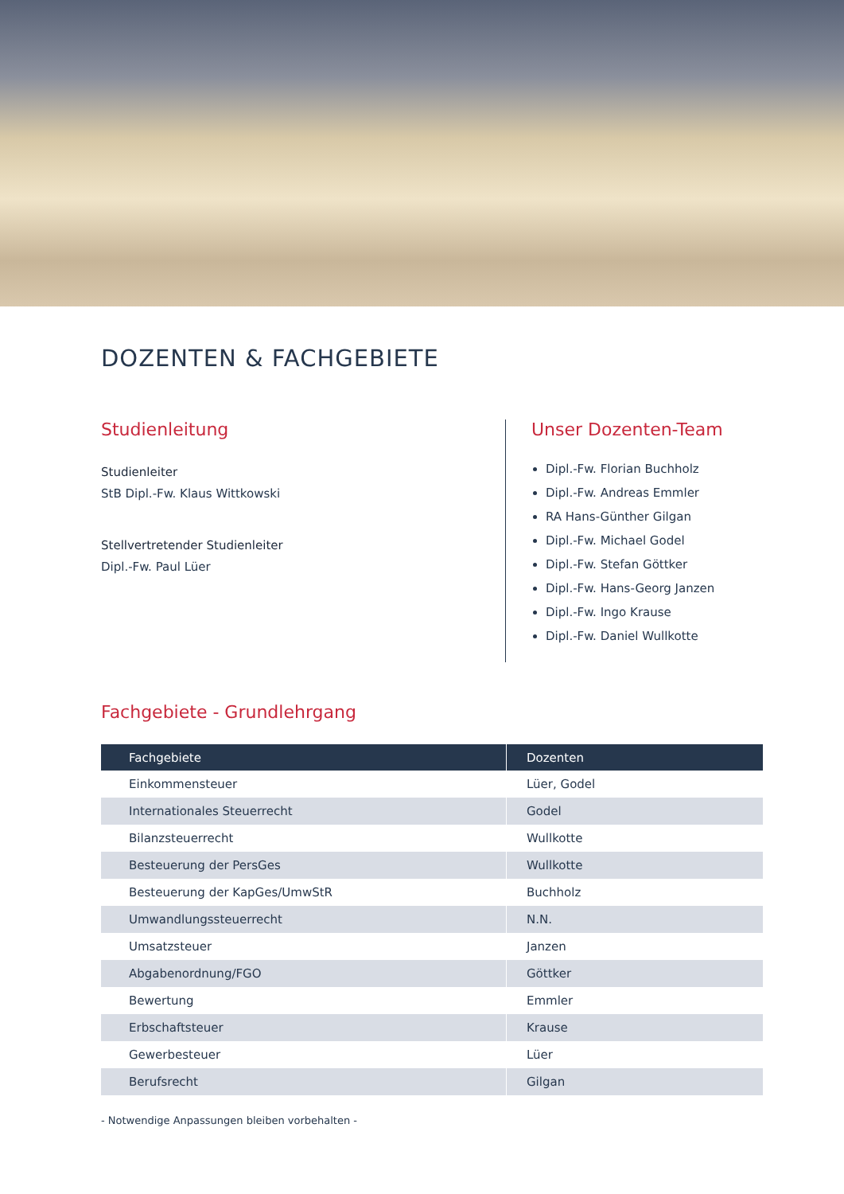DOZENTEN & FACHGEBIETE
Studienleitung
Studienleiter
StB Dipl.-Fw. Klaus Wittkowski
Stellvertretender Studienleiter
Dipl.-Fw. Paul Lüer
Unser Dozenten-Team
Dipl.-Fw. Florian Buchholz
Dipl.-Fw. Andreas Emmler
RA Hans-Günther Gilgan
Dipl.-Fw. Michael Godel
Dipl.-Fw. Stefan Göttker
Dipl.-Fw. Hans-Georg Janzen
Dipl.-Fw. Ingo Krause
Dipl.-Fw. Daniel Wullkotte
Fachgebiete - Grundlehrgang
| Fachgebiete | Dozenten |
| --- | --- |
| Einkommensteuer | Lüer, Godel |
| Internationales Steuerrecht | Godel |
| Bilanzsteuerrecht | Wullkotte |
| Besteuerung der PersGes | Wullkotte |
| Besteuerung der KapGes/UmwStR | Buchholz |
| Umwandlungssteuerrecht | N.N. |
| Umsatzsteuer | Janzen |
| Abgabenordnung/FGO | Göttker |
| Bewertung | Emmler |
| Erbschaftsteuer | Krause |
| Gewerbesteuer | Lüer |
| Berufsrecht | Gilgan |
- Notwendige Anpassungen bleiben vorbehalten -